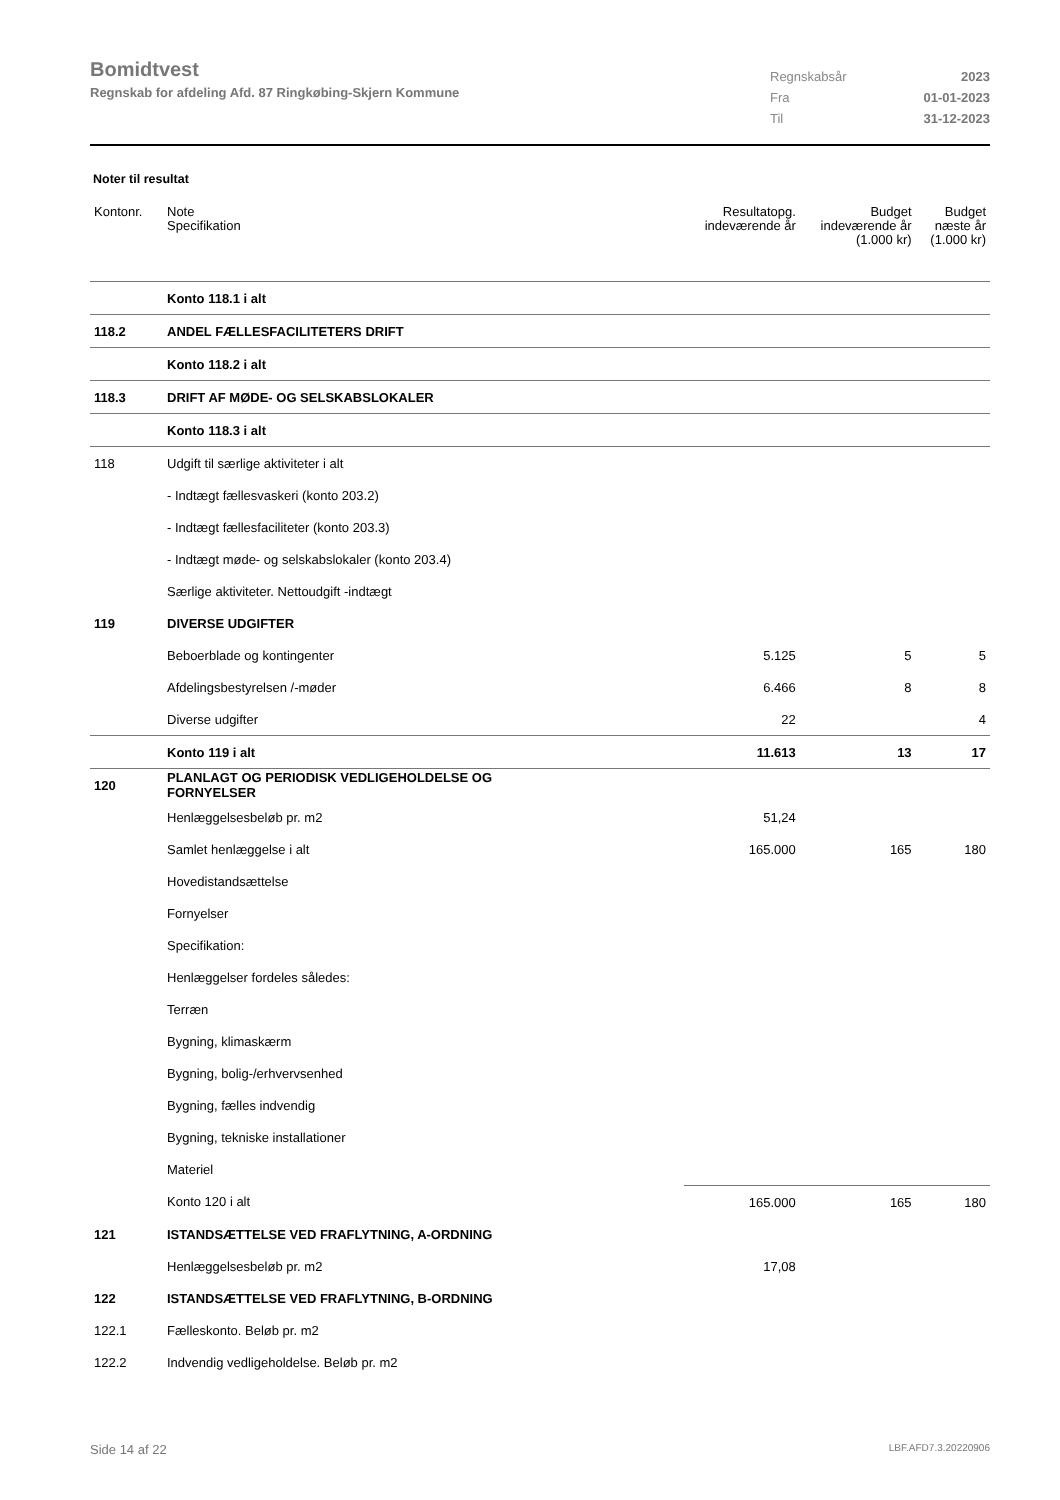Bomidtvest
Regnskab for afdeling Afd. 87 Ringkøbing-Skjern Kommune
Regnskabsår 2023
Fra 01-01-2023
Til 31-12-2023
Noter til resultat
| Kontonr. | Note Specifikation | | Resultatopg. indeværende år | Budget indeværende år (1.000 kr) | Budget næste år (1.000 kr) |
| --- | --- | --- | --- | --- | --- |
| | Konto 118.1 i alt | | | | |
| 118.2 | ANDEL FÆLLESFACILITETERS DRIFT | | | | |
| | Konto 118.2 i alt | | | | |
| 118.3 | DRIFT AF MØDE- OG SELSKABSLOKALER | | | | |
| | Konto 118.3 i alt | | | | |
| 118 | Udgift til særlige aktiviteter i alt | | | | |
| | - Indtægt fællesvaskeri (konto 203.2) | | | | |
| | - Indtægt fællesfaciliteter (konto 203.3) | | | | |
| | - Indtægt møde- og selskabslokaler (konto 203.4) | | | | |
| | Særlige aktiviteter. Nettoudgift -indtægt | | | | |
| 119 | DIVERSE UDGIFTER | | | | |
| | Beboerblade og kontingenter | | 5.125 | 5 | 5 |
| | Afdelingsbestyrelsen /-møder | | 6.466 | 8 | 8 |
| | Diverse udgifter | | 22 | | 4 |
| | Konto 119 i alt | | 11.613 | 13 | 17 |
| 120 | PLANLAGT OG PERIODISK VEDLIGEHOLDELSE OG FORNYELSER | | | | |
| | Henlæggelsesbeløb pr. m2 | | 51,24 | | |
| | Samlet henlæggelse i alt | | 165.000 | 165 | 180 |
| | Hovedistandsættelse | | | | |
| | Fornyelser | | | | |
| | Specifikation: | | | | |
| | Henlæggelser fordeles således: | | | | |
| | Terræn | | | | |
| | Bygning, klimaskærm | | | | |
| | Bygning, bolig-/erhvervsenhed | | | | |
| | Bygning, fælles indvendig | | | | |
| | Bygning, tekniske installationer | | | | |
| | Materiel | | | | |
| | Konto 120 i alt | | 165.000 | 165 | 180 |
| 121 | ISTANDSÆTTELSE VED FRAFLYTNING, A-ORDNING | | | | |
| | Henlæggelsesbeløb pr. m2 | | 17,08 | | |
| 122 | ISTANDSÆTTELSE VED FRAFLYTNING, B-ORDNING | | | | |
| 122.1 | Fælleskonto. Beløb pr. m2 | | | | |
| 122.2 | Indvendig vedligeholdelse. Beløb pr. m2 | | | | |
Side 14 af 22 LBF.AFD7.3.20220906